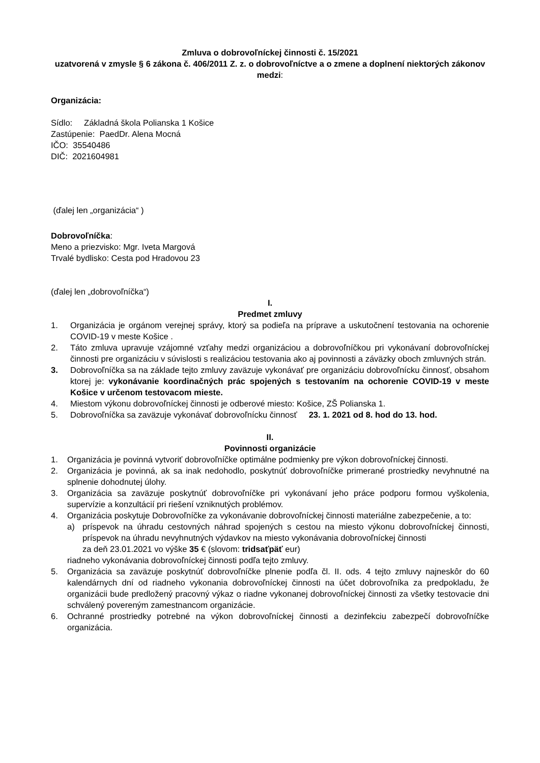Zmluva o dobrovoľníckej činnosti č. 15/2021
uzatvorená v zmysle § 6 zákona č. 406/2011 Z. z. o dobrovoľníctve a o zmene a doplnení niektorých zákonov
medzi:
Organizácia:
Sídlo: Základná škola Polianska 1 Košice
Zastúpenie: PaedDr. Alena Mocná
IČO: 35540486
DIČ: 2021604981
(ďalej len „organizácia“ )
Dobrovoľníčka:
Meno a priezvisko: Mgr. Iveta Margová
Trvalé bydlisko: Cesta pod Hradovou 23
(ďalej len „dobrovoľníčka“)
I.
Predmet zmluvy
1. Organizácia je orgánom verejnej správy, ktorý sa podieľa na príprave a uskutočnení testovania na ochorenie COVID-19 v meste Košice .
2. Táto zmluva upravuje vzájomné vzťahy medzi organizáciou a dobrovoľníčkou pri vykonávaní dobrovoľníckej činnosti pre organizáciu v súvislosti s realizáciou testovania ako aj povinnosti a záväzky oboch zmluvných strán.
3. Dobrovoľníčka sa na základe tejto zmluvy zaväzuje vykonávať pre organizáciu dobrovoľnícku činnosť, obsahom ktorej je: vykonávanie koordinačných prác spojených s testovaním na ochorenie COVID-19 v meste Košice v určenom testovacom mieste.
4. Miestom výkonu dobrovoľníckej činnosti je odberové miesto: Košice, ZŠ Polianska 1.
5. Dobrovoľníčka sa zaväzuje vykonávať dobrovoľnícku činnosť 23. 1. 2021 od 8. hod do 13. hod.
II.
Povinnosti organizácie
1. Organizácia je povinná vytvoriť dobrovoľníčke optimálne podmienky pre výkon dobrovoľníckej činnosti.
2. Organizácia je povinná, ak sa inak nedohodlo, poskytnúť dobrovoľníčke primerané prostriedky nevyhnutné na splnenie dohodnutej úlohy.
3. Organizácia sa zaväzuje poskytnúť dobrovoľníčke pri vykonávaní jeho práce podporu formou vyškolenia, supervízie a konzultácií pri riešení vzniknutých problémov.
4. Organizácia poskytuje Dobrovoľníčke za vykonávanie dobrovoľníckej činnosti materiálne zabezpečenie, a to:
a) príspevok na úhradu cestovných náhrad spojených s cestou na miesto výkonu dobrovoľníckej činnosti, príspevok na úhradu nevyhnutných výdavkov na miesto vykonávania dobrovoľníckej činnosti
za deň 23.01.2021 vo výške 35 € (slovom: tridsaťpäť eur)
riadneho vykonávania dobrovoľníckej činnosti podľa tejto zmluvy.
5. Organizácia sa zaväzuje poskytnúť dobrovoľníčke plnenie podľa čl. II. ods. 4 tejto zmluvy najneskôr do 60 kalendárnych dní od riadneho vykonania dobrovoľníckej činnosti na účet dobrovoľníka za predpokladu, že organizácii bude predložený pracovný výkaz o riadne vykonanej dobrovoľníckej činnosti za všetky testovacie dni schválený povereným zamestnancom organizácie.
6. Ochranné prostriedky potrebné na výkon dobrovoľníckej činnosti a dezinfekciu zabezpečí dobrovoľníčke organizácia.